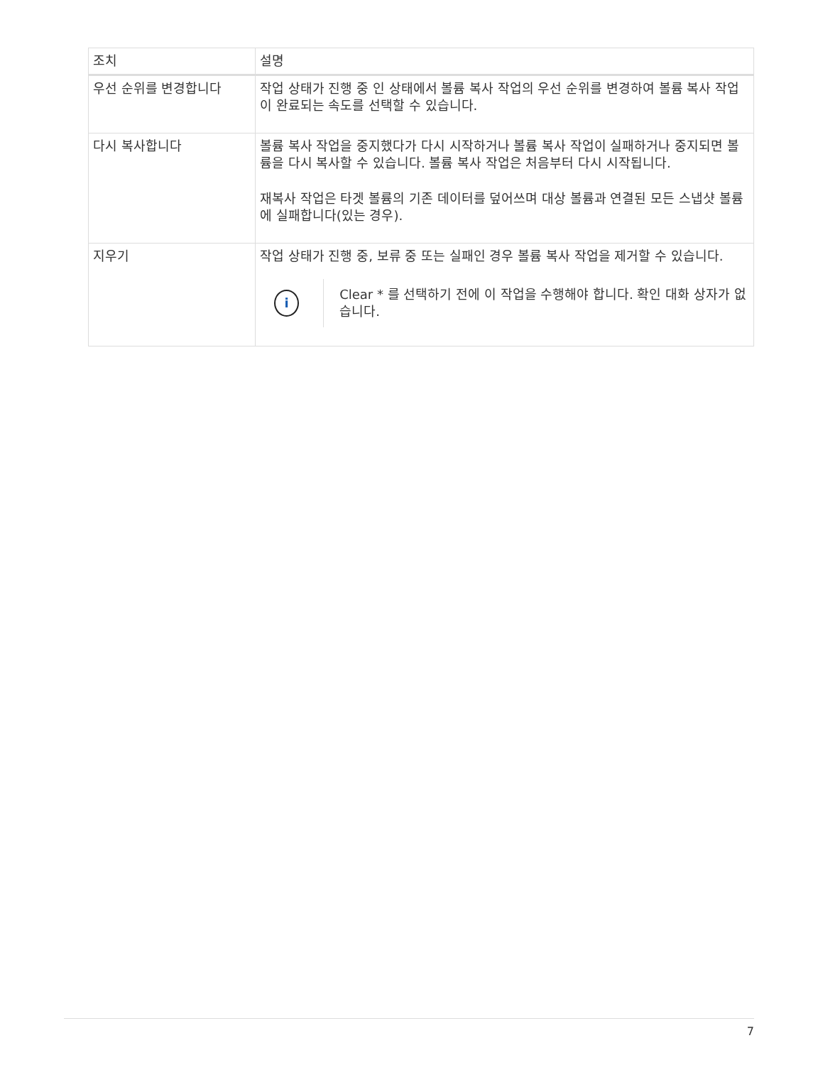| 조치 | 설명 |
| --- | --- |
| 우선 순위를 변경합니다 | 작업 상태가 진행 중 인 상태에서 볼륨 복사 작업의 우선 순위를 변경하여 볼륨 복사 작업이 완료되는 속도를 선택할 수 있습니다. |
| 다시 복사합니다 | 볼륨 복사 작업을 중지했다가 다시 시작하거나 볼륨 복사 작업이 실패하거나 중지되면 볼륨을 다시 복사할 수 있습니다. 볼륨 복사 작업은 처음부터 다시 시작됩니다. 재복사 작업은 타겟 볼륨의 기존 데이터를 덮어쓰며 대상 볼륨과 연결된 모든 스냅샷 볼륨에 실패합니다(있는 경우). |
| 지우기 | 작업 상태가 진행 중, 보류 중 또는 실패인 경우 볼륨 복사 작업을 제거할 수 있습니다. i Clear * 를 선택하기 전에 이 작업을 수행해야 합니다. 확인 대화 상자가 없습니다. |
7